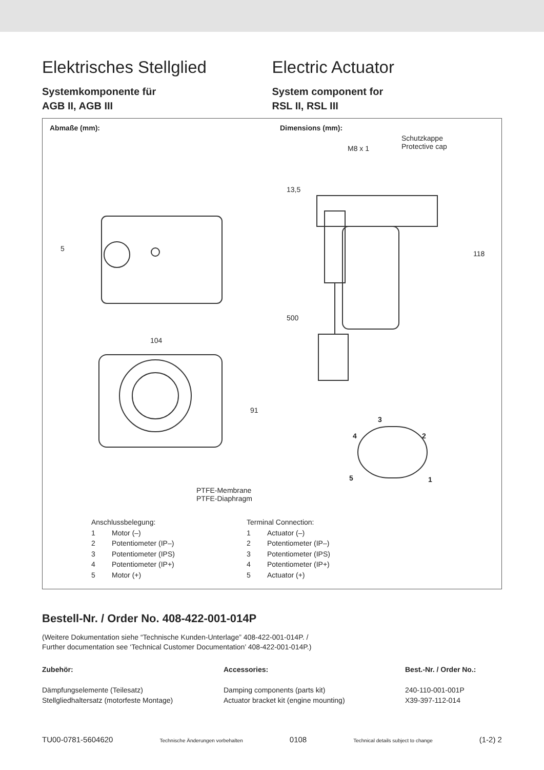Elektrisches Stellglied Electric Actuator
Systemkomponente für
AGB II, AGB III
System component for
RSL II, RSL III
Abmaße (mm): Dimensions (mm):
Schutzkappe
Protective cap
M8 x 1
13,5
118
500
5
104
91
PTFE-Membrane
PTFE-Diaphragm
3
4 2
5 1
Anschlussbelegung:
1 Motor (–)
2 Potentiometer (IP–)
3 Potentiometer (IPS)
4 Potentiometer (IP+)
5 Motor (+)
Terminal Connection:
1 Actuator (–)
2 Potentiometer (IP–)
3 Potentiometer (IPS)
4 Potentiometer (IP+)
5 Actuator (+)
Bestell-Nr. / Order No. 408-422-001-014P
(Weitere Dokumentation siehe “Technische Kunden-Unterlage” 408-422-001-014P. /
Further documentation see ‘Technical Customer Documentation’ 408-422-001-014P.)
Zubehör:
Dämpfungselemente (Teilesatz)
Stellgliedhaltersatz (motorfeste Montage)
Accessories:
Damping components (parts kit)
Actuator bracket kit (engine mounting)
Best.-Nr. / Order No.:
240-110-001-001P
X39-397-112-014
TU00-0781-5604620 Technische Änderungen vorbehalten 0108 Technical details subject to change (1-2) 2